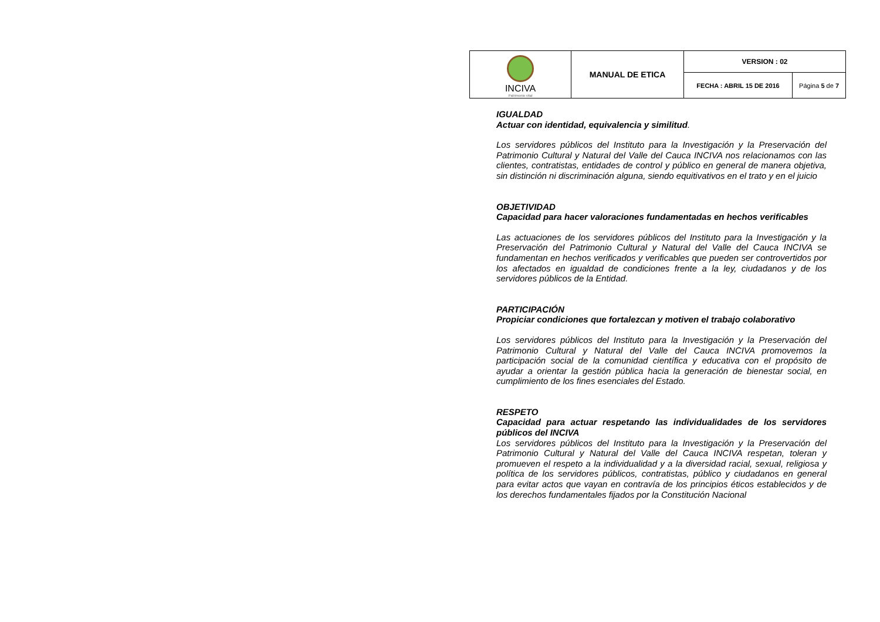| INCIVA Patrimonio vital | MANUAL DE ETICA | VERSION : 02 | |
| | | FECHA : ABRIL 15 DE 2016 | Página 5 de 7 |
IGUALDAD
Actuar con identidad, equivalencia y similitud.
Los servidores públicos del Instituto para la Investigación y la Preservación del Patrimonio Cultural y Natural del Valle del Cauca INCIVA nos relacionamos con las clientes, contratistas, entidades de control y público en general de manera objetiva, sin distinción ni discriminación alguna, siendo equitivativos en el trato y en el juicio
OBJETIVIDAD
Capacidad para hacer valoraciones fundamentadas en hechos verificables
Las actuaciones de los servidores públicos del Instituto para la Investigación y la Preservación del Patrimonio Cultural y Natural del Valle del Cauca INCIVA se fundamentan en hechos verificados y verificables que pueden ser controvertidos por los afectados en igualdad de condiciones frente a la ley, ciudadanos y de los servidores públicos de la Entidad.
PARTICIPACIÓN
Propiciar condiciones que fortalezcan y motiven el trabajo colaborativo
Los servidores públicos del Instituto para la Investigación y la Preservación del Patrimonio Cultural y Natural del Valle del Cauca INCIVA promovemos la participación social de la comunidad científica y educativa con el propósito de ayudar a orientar la gestión pública hacia la generación de bienestar social, en cumplimiento de los fines esenciales del Estado.
RESPETO
Capacidad para actuar respetando las individualidades de los servidores públicos del INCIVA
Los servidores públicos del Instituto para la Investigación y la Preservación del Patrimonio Cultural y Natural del Valle del Cauca INCIVA respetan, toleran y promueven el respeto a la individualidad y a la diversidad racial, sexual, religiosa y política de los servidores públicos, contratistas, público y ciudadanos en general para evitar actos que vayan en contravía de los principios éticos establecidos y de los derechos fundamentales fijados por la Constitución Nacional